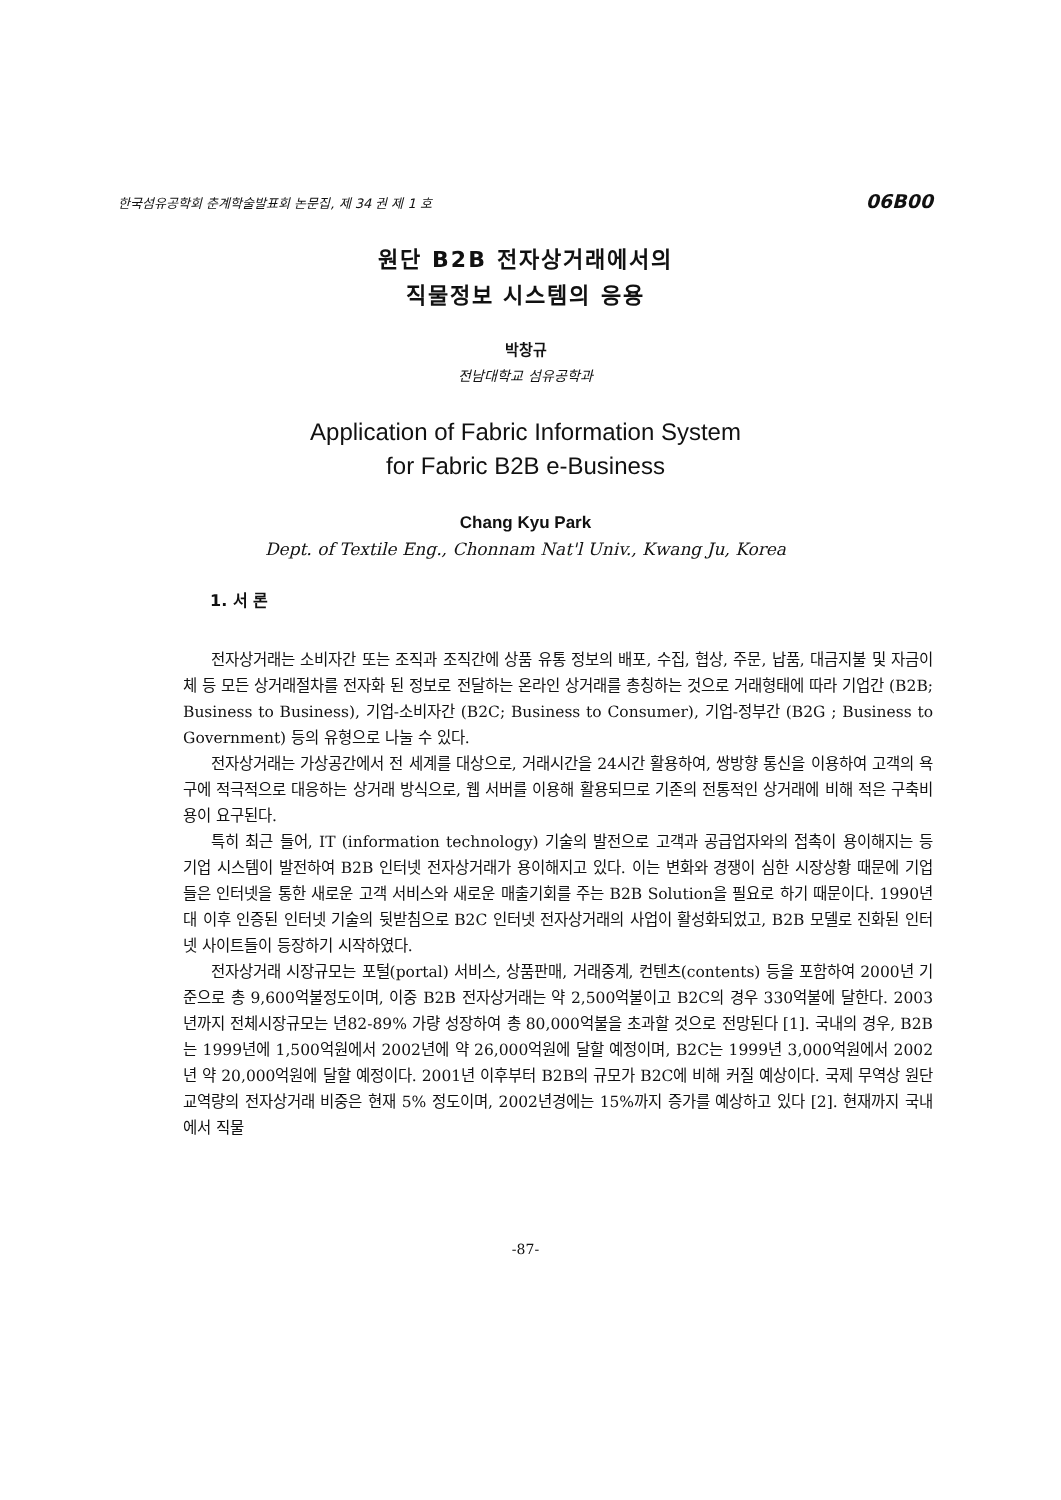한국섬유공학회 춘계학술발표회 논문집, 제 34 권 제 1 호 06B00
원단 B2B 전자상거래에서의
직물정보 시스템의 응용
박창규
전남대학교 섬유공학과
Application of Fabric Information System
for Fabric B2B e-Business
Chang Kyu Park
Dept. of Textile Eng., Chonnam Nat'l Univ., Kwang Ju, Korea
1. 서 론
전자상거래는 소비자간 또는 조직과 조직간에 상품 유통 정보의 배포, 수집, 협상, 주문, 납품, 대금지불 및 자금이체 등 모든 상거래절차를 전자화 된 정보로 전달하는 온라인 상거래를 총칭하는 것으로 거래형태에 따라 기업간 (B2B; Business to Business), 기업-소비자간 (B2C; Business to Consumer), 기업-정부간 (B2G ; Business to Government) 등의 유형으로 나눌 수 있다.
전자상거래는 가상공간에서 전 세계를 대상으로, 거래시간을 24시간 활용하여, 쌍방향 통신을 이용하여 고객의 욕구에 적극적으로 대응하는 상거래 방식으로, 웹 서버를 이용해 활용되므로 기존의 전통적인 상거래에 비해 적은 구축비용이 요구된다.
특히 최근 들어, IT (information technology) 기술의 발전으로 고객과 공급업자와의 접촉이 용이해지는 등 기업 시스템이 발전하여 B2B 인터넷 전자상거래가 용이해지고 있다. 이는 변화와 경쟁이 심한 시장상황 때문에 기업들은 인터넷을 통한 새로운 고객 서비스와 새로운 매출기회를 주는 B2B Solution을 필요로 하기 때문이다. 1990년대 이후 인증된 인터넷 기술의 뒷받침으로 B2C 인터넷 전자상거래의 사업이 활성화되었고, B2B 모델로 진화된 인터넷 사이트들이 등장하기 시작하였다.
전자상거래 시장규모는 포털(portal) 서비스, 상품판매, 거래중계, 컨텐츠(contents) 등을 포함하여 2000년 기준으로 총 9,600억불정도이며, 이중 B2B 전자상거래는 약 2,500억불이고 B2C의 경우 330억불에 달한다. 2003년까지 전체시장규모는 년82-89% 가량 성장하여 총 80,000억불을 초과할 것으로 전망된다 [1]. 국내의 경우, B2B는 1999년에 1,500억원에서 2002년에 약 26,000억원에 달할 예정이며, B2C는 1999년 3,000억원에서 2002년 약 20,000억원에 달할 예정이다. 2001년 이후부터 B2B의 규모가 B2C에 비해 커질 예상이다. 국제 무역상 원단 교역량의 전자상거래 비중은 현재 5% 정도이며, 2002년경에는 15%까지 증가를 예상하고 있다 [2]. 현재까지 국내에서 직물
-87-